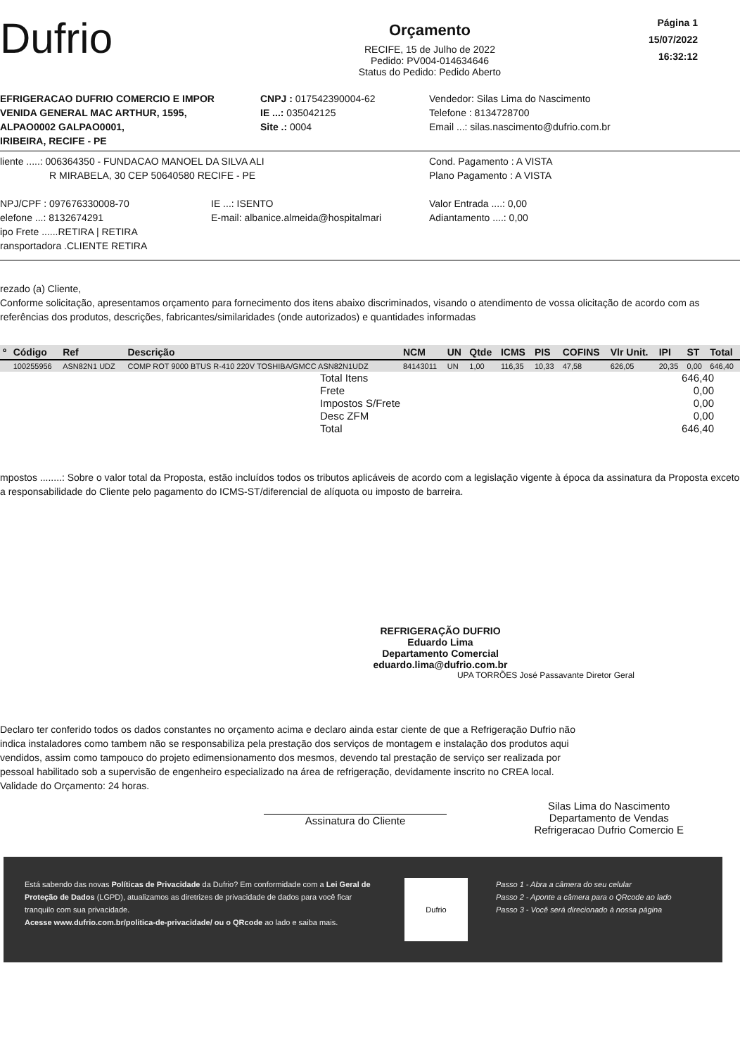Dufrio
Orçamento
RECIFE, 15 de Julho de 2022
Pedido: PV004-014634646
Status do Pedido: Pedido Aberto
Página 1
15/07/2022
16:32:12
EFRIGERACAO DUFRIO COMERCIO E IMPOR
VENIDA GENERAL MAC ARTHUR, 1595,
ALPAO0002 GALPAO0001,
IRIBEIRA, RECIFE - PE
CNPJ : 017542390004-62
IE ...: 035042125
Site .: 0004
Vendedor: Silas Lima do Nascimento
Telefone : 8134728700
Email ...: silas.nascimento@dufrio.com.br
liente .....: 006364350 - FUNDACAO MANOEL DA SILVA ALI
R MIRABELA, 30 CEP 50640580 RECIFE - PE
Cond. Pagamento : A VISTA
Plano Pagamento : A VISTA
NPJ/CPF : 097676330008-70
elefone ...: 8132674291
ipo Frete ......RETIRA | RETIRA
ransportadora .CLIENTE RETIRA
IE ...: ISENTO
E-mail: albanice.almeida@hospitalmari
Valor Entrada ....: 0,00
Adiantamento ....: 0,00
rezado (a) Cliente,
Conforme solicitação, apresentamos orçamento para fornecimento dos itens abaixo discriminados, visando o atendimento de vossa olicitação de acordo com as referências dos produtos, descrições, fabricantes/similaridades (onde autorizados) e quantidades informadas
| º | Código | Ref | Descrição | NCM | UN | Qtde | ICMS | PIS | COFINS | Vlr Unit. | IPI | ST | Total |
| --- | --- | --- | --- | --- | --- | --- | --- | --- | --- | --- | --- | --- | --- |
| | 100255956 | ASN82N1 UDZ | COMP ROT 9000 BTUS R-410 220V TOSHIBA/GMCC ASN82N1UDZ | 84143011 | UN | 1,00 | 116,35 | 10,33 | 47,58 | 626,05 | 20,35 | 0,00 | 646,40 |
Total Itens 646,40
Frete 0,00
Impostos S/Frete 0,00
Desc ZFM 0,00
Total 646,40
mpostos ........: Sobre o valor total da Proposta, estão incluídos todos os tributos aplicáveis de acordo com a legislação vigente à época da assinatura da Proposta exceto a responsabilidade do Cliente pelo pagamento do ICMS-ST/diferencial de alíquota ou imposto de barreira.
REFRIGERAÇÃO DUFRIO
Eduardo Lima
Departamento Comercial
eduardo.lima@dufrio.com.br
UPA TORRÕES José Passavante Diretor Geral
Declaro ter conferido todos os dados constantes no orçamento acima e declaro ainda estar ciente de que a Refrigeração Dufrio não indica instaladores como tambem não se responsabiliza pela prestação dos serviços de montagem e instalação dos produtos aqui vendidos, assim como tampouco do projeto edimensionamento dos mesmos, devendo tal prestação de serviço ser realizada por pessoal habilitado sob a supervisão de engenheiro especializado na área de refrigeração, devidamente inscrito no CREA local.
Validade do Orçamento: 24 horas.
Assinatura do Cliente
Silas Lima do Nascimento
Departamento de Vendas
Refrigeracao Dufrio Comercio E
Está sabendo das novas Políticas de Privacidade da Dufrio? Em conformidade com a Lei Geral de Proteção de Dados (LGPD), atualizamos as diretrizes de privacidade de dados para você ficar tranquilo com sua privacidade.
Acesse www.dufrio.com.br/politica-de-privacidade/ ou o QRcode ao lado e saiba mais.
Dufrio
Passo 1 - Abra a câmera do seu celular
Passo 2 - Aponte a câmera para o QRcode ao lado
Passo 3 - Você será direcionado à nossa página